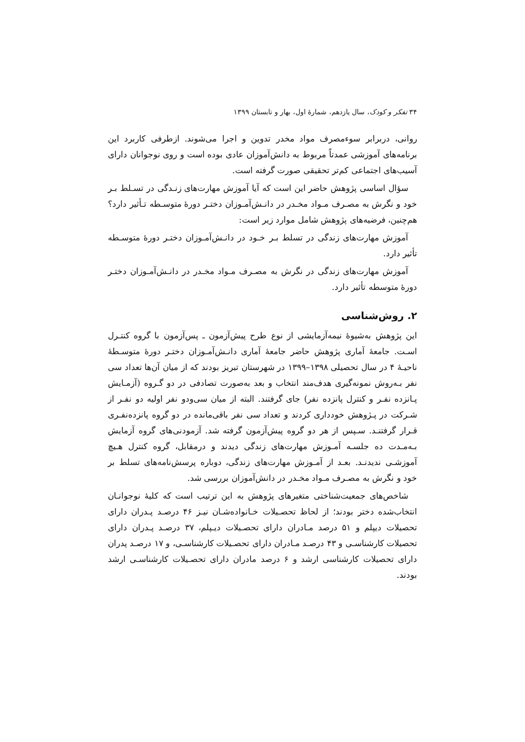۳۴ تفکر و کودک، سال یازدهم، شمارهٔ اول، بهار و تابستان ۱۳۹۹
روانی، دربرابر سوءمصرف مواد مخدر تدوین و اجرا می‌شوند. ازطرفی کاربرد این برنامه‌های آموزشی عمدتاً مربوط به دانش‌آموزان عادی بوده است و روی نوجوانان دارای آسیب‌های اجتماعی کم‌تر تحقیقی صورت گرفته است.
سؤال اساسی پژوهش حاضر این است که آیا آموزش مهارت‌های زنـدگی در تسـلط بـر خود و نگرش به مصـرف مـواد مخـدر در دانـش‌آمـوزان دختـر دورهٔ متوسـطه تـأثیر دارد؟ هم‌چنین، فرضیه‌های پژوهش شامل موارد زیر است:
آموزش مهارت‌های زندگی در تسلط بـر خـود در دانـش‌آمـوزان دختـر دورهٔ متوسـطه تأثیر دارد.
آموزش مهارت‌های زندگی در نگرش به مصـرف مـواد مخـدر در دانـش‌آمـوزان دختـر دورهٔ متوسطه تأثیر دارد.
۲. روش‌شناسی
این پژوهش به‌شیوهٔ نیمه‌آزمایشی از نوع طرح پیش‌آزمون ـ پس‌آزمون با گروه کنتـرل اسـت. جامعهٔ آماری پژوهش حاضر جامعهٔ آماری دانـش‌آمـوزان دختـر دورهٔ متوسـطهٔ ناحیـهٔ ۴ در سال تحصیلی ۱۳۹۸–۱۳۹۹ در شهرستان تبریز بودند که از میان آن‌ها تعداد سی نفر بـه‌روش نمونه‌گیری هدف‌مند انتخاب و بعد به‌صورت تصادفی در دو گـروه (آزمـایش پـانزده نفـر و کنترل پانزده نفر) جای گرفتند. البته از میان سی‌ودو نفر اولیه دو نفـر از شـرکت در پـژوهش خودداری کردند و تعداد سی نفر باقی‌مانده در دو گروه پانزده‌نفـری قـرار گرفتنـد. سـپس از هر دو گروه پیش‌آزمون گرفته شد. آزمودنی‌های گروه آزمایش بـه‌مـدت ده جلسـه آمـوزش مهارت‌های زندگی دیدند و درمقابل، گروه کنترل هـیچ آموزشـی ندیدنـد. بعـد از آمـوزش مهارت‌های زندگی، دوباره پرسش‌نامه‌های تسلط بر خود و نگرش به مصـرف مـواد مخـدر در دانش‌آموزان بررسی شد.
شاخص‌های جمعیت‌شناختی متغیرهای پژوهش به این ترتیب است که کلیهٔ نوجوانـان انتخاب‌شده دختر بودند؛ از لحاظ تحصـیلات خـانواده‌شـان نیـز ۴۶ درصـد پـدران دارای تحصیلات دیپلم و ۵۱ درصد مـادران دارای تحصـیلات دیـپلم، ۳۷ درصـد پـدران دارای تحصیلات کارشناسـی و ۴۳ درصـد مـادران دارای تحصـیلات کارشناسـی، و ۱۷ درصـد پدران دارای تحصیلات کارشناسی ارشد و ۶ درصد مادران دارای تحصـیلات کارشناسـی ارشد بودند.